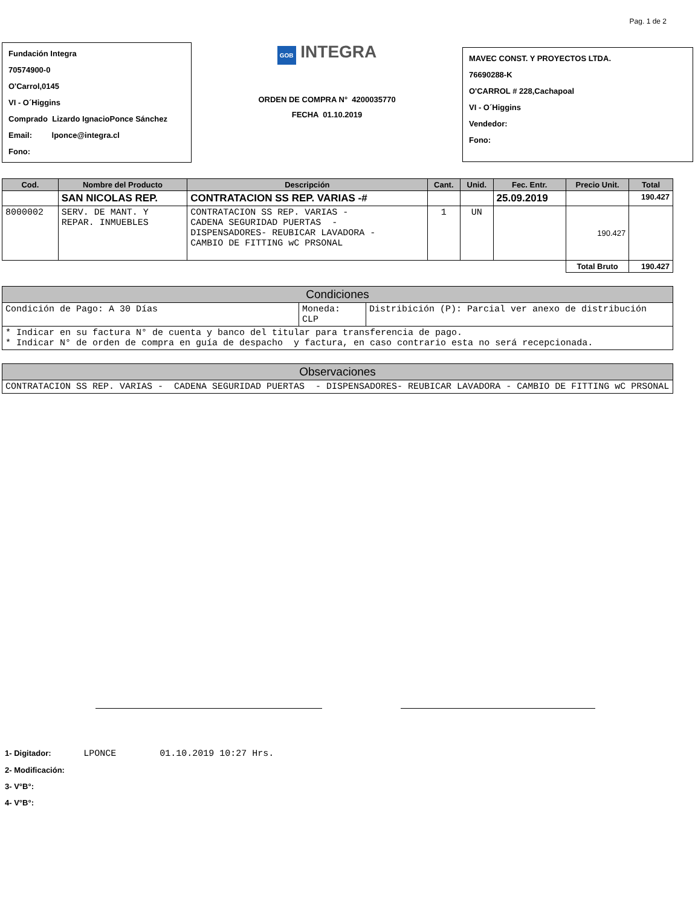Pag. 1 de 2
Fundación Integra
70574900-0
O'Carrol,0145
VI - O´Higgins
Comprado Lizardo IgnacioPonce Sánchez
Email: lponce@integra.cl
Fono:
GOB INTEGRA
ORDEN DE COMPRA N° 4200035770
FECHA 01.10.2019
MAVEC CONST. Y PROYECTOS LTDA.
76690288-K
O'CARROL # 228,Cachapoal
VI - O´Higgins
Vendedor:
Fono:
| Cod. | Nombre del Producto | Descripción | Cant. | Unid. | Fec. Entr. | Precio Unit. | Total |
| --- | --- | --- | --- | --- | --- | --- | --- |
| | SAN NICOLAS REP. | CONTRATACION SS REP. VARIAS -# | | | 25.09.2019 | | 190.427 |
| 8000002 | SERV. DE MANT. Y REPAR. INMUEBLES | CONTRATACION SS REP. VARIAS - CADENA SEGURIDAD PUERTAS - DISPENSADORES- REUBICAR LAVADORA - CAMBIO DE FITTING wC PRSONAL | 1 | UN | | 190.427 | |
| | | | | | | Total Bruto | 190.427 |
| Condiciones | | |
| --- | --- | --- |
| Condición de Pago: A 30 Días | Moneda: CLP | Distribición (P): Parcial ver anexo de distribución |
| * Indicar en su factura N° de cuenta y banco del titular para transferencia de pago. * Indicar N° de orden de compra en guía de despacho y factura, en caso contrario esta no será recepcionada. | | |
| Observaciones |
| --- |
| CONTRATACION SS REP. VARIAS - CADENA SEGURIDAD PUERTAS - DISPENSADORES- REUBICAR LAVADORA - CAMBIO DE FITTING wC PRSONAL |
1- Digitador: LPONCE 01.10.2019 10:27 Hrs.
2- Modificación:
3- V°B°:
4- V°B°: